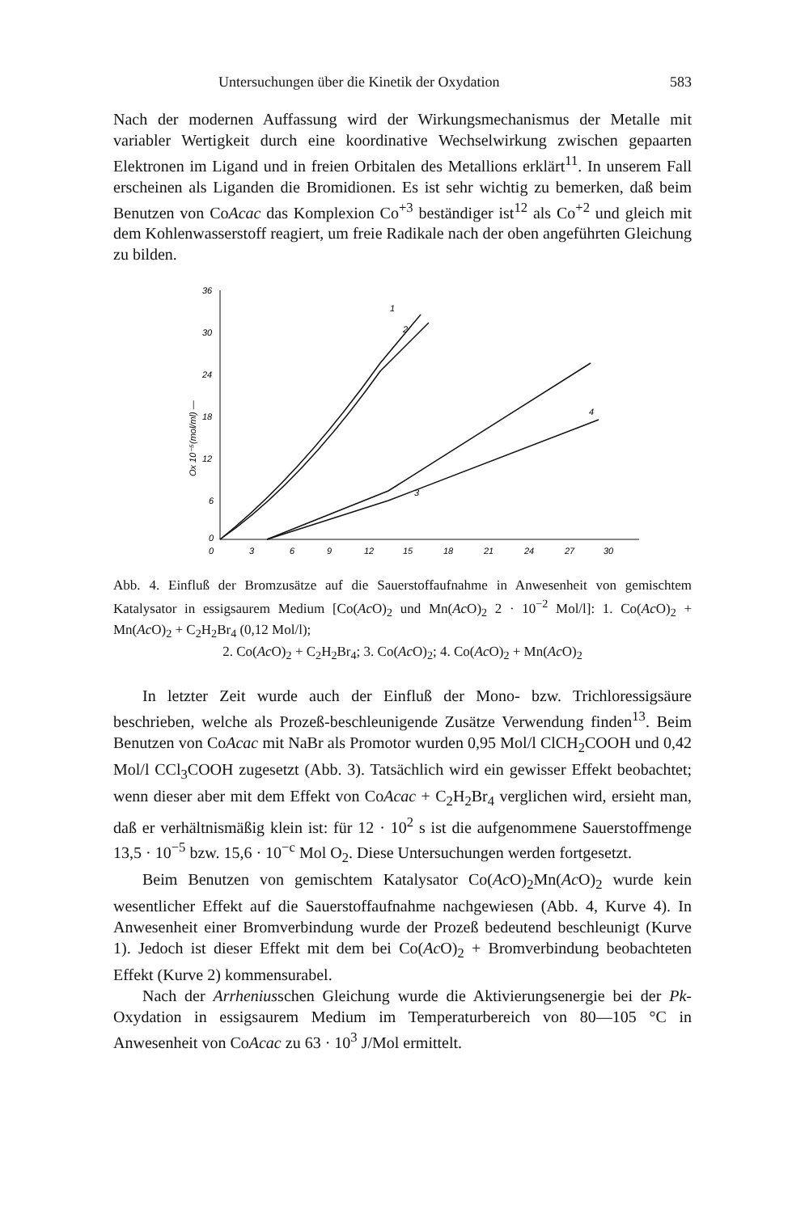Untersuchungen über die Kinetik der Oxydation 583
Nach der modernen Auffassung wird der Wirkungsmechanismus der Metalle mit variabler Wertigkeit durch eine koordinative Wechselwirkung zwischen gepaarten Elektronen im Ligand und in freien Orbitalen des Metallions erklärt<sup>11</sup>. In unserem Fall erscheinen als Liganden die Bromidionen. Es ist sehr wichtig zu bemerken, daß beim Benutzen von CoAcac das Komplexion Co<sup>+3</sup> beständiger ist<sup>12</sup> als Co<sup>+2</sup> und gleich mit dem Kohlenwasserstoff reagiert, um freie Radikale nach der oben angeführten Gleichung zu bilden.
36
30
24
18
12
6
0
0
3
6
9
12
15
18
21
24
27
30
Ox 10⁻⁵(mol/ml) —
3
4
1
2
Abb. 4. Einfluß der Bromzusätze auf die Sauerstoffaufnahme in Anwesenheit von gemischtem Katalysator in essigsaurem Medium [Co(Ac O)<sub>2</sub> und Mn(Ac O)<sub>2</sub> 2 · 10<sup>−2</sup> Mol/l]: 1. Co(Ac O)<sub>2</sub> + Mn(Ac O)<sub>2</sub> + C<sub>2</sub>H<sub>2</sub>Br<sub>4</sub> (0,12 Mol/l);
2. Co(Ac O)<sub>2</sub> + C<sub>2</sub>H<sub>2</sub>Br<sub>4</sub>; 3. Co(Ac O)<sub>2</sub>; 4. Co(Ac O)<sub>2</sub> + Mn(Ac O)<sub>2</sub>
In letzter Zeit wurde auch der Einfluß der Mono- bzw. Trichloressigsäure beschrieben, welche als Prozeß-beschleunigende Zusätze Verwendung finden<sup>13</sup>. Beim Benutzen von CoAcac mit NaBr als Promotor wurden 0,95 Mol/l ClCH<sub>2</sub>COOH und 0,42 Mol/l CCl<sub>3</sub>COOH zugesetzt (Abb. 3). Tatsächlich wird ein gewisser Effekt beobachtet; wenn dieser aber mit dem Effekt von CoAcac + C<sub>2</sub>H<sub>2</sub>Br<sub>4</sub> verglichen wird, ersieht man, daß er verhältnismäßig klein ist: für 12 · 10<sup>2</sup> s ist die aufgenommene Sauerstoffmenge 13,5 · 10<sup>−5</sup> bzw. 15,6 · 10<sup>−c</sup> Mol O<sub>2</sub>. Diese Untersuchungen werden fortgesetzt.
Beim Benutzen von gemischtem Katalysator Co(Ac O)<sub>2</sub>Mn(Ac O)<sub>2</sub> wurde kein wesentlicher Effekt auf die Sauerstoffaufnahme nachgewiesen (Abb. 4, Kurve 4). In Anwesenheit einer Bromverbindung wurde der Prozeß bedeutend beschleunigt (Kurve 1). Jedoch ist dieser Effekt mit dem bei Co(Ac O)<sub>2</sub> + Bromverbindung beobachteten Effekt (Kurve 2) kommensurabel.
Nach der Arrheniusschen Gleichung wurde die Aktivierungsenergie bei der Pk-Oxydation in essigsaurem Medium im Temperaturbereich von 80—105 °C in Anwesenheit von CoAcac zu 63 · 10<sup>3</sup> J/Mol ermittelt.